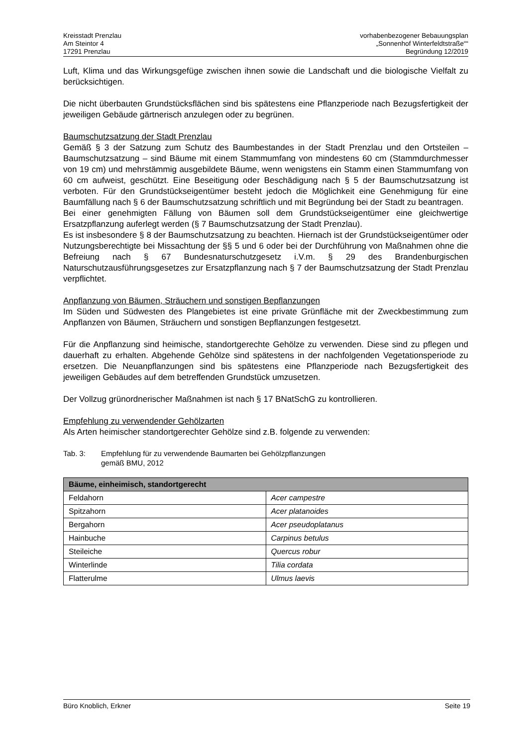Kreisstadt Prenzlau
Am Steintor 4
17291 Prenzlau
vorhabenbezogener Bebauungsplan
„Sonnenhof Winterfeldtstraße““
Begründung 12/2019
Luft, Klima und das Wirkungsgefüge zwischen ihnen sowie die Landschaft und die biologische Vielfalt zu berücksichtigen.
Die nicht überbauten Grundstücksflächen sind bis spätestens eine Pflanzperiode nach Bezugsfertigkeit der jeweiligen Gebäude gärtnerisch anzulegen oder zu begrünen.
Baumschutzsatzung der Stadt Prenzlau
Gemäß § 3 der Satzung zum Schutz des Baumbestandes in der Stadt Prenzlau und den Ortsteilen – Baumschutzsatzung – sind Bäume mit einem Stammumfang von mindestens 60 cm (Stammdurchmesser von 19 cm) und mehrstämmig ausgebildete Bäume, wenn wenigstens ein Stamm einen Stammumfang von 60 cm aufweist, geschützt. Eine Beseitigung oder Beschädigung nach § 5 der Baumschutzsatzung ist verboten. Für den Grundstückseigentümer besteht jedoch die Möglichkeit eine Genehmigung für eine Baumfällung nach § 6 der Baumschutzsatzung schriftlich und mit Begründung bei der Stadt zu beantragen.
Bei einer genehmigten Fällung von Bäumen soll dem Grundstückseigentümer eine gleichwertige Ersatzpflanzung auferlegt werden (§ 7 Baumschutzsatzung der Stadt Prenzlau).
Es ist insbesondere § 8 der Baumschutzsatzung zu beachten. Hiernach ist der Grundstückseigentümer oder Nutzungsberechtigte bei Missachtung der §§ 5 und 6 oder bei der Durchführung von Maßnahmen ohne die Befreiung nach § 67 Bundesnaturschutzgesetz i.V.m. § 29 des Brandenburgischen Naturschutzausführungsgesetzes zur Ersatzpflanzung nach § 7 der Baumschutzsatzung der Stadt Prenzlau verpflichtet.
Anpflanzung von Bäumen, Sträuchern und sonstigen Bepflanzungen
Im Süden und Südwesten des Plangebietes ist eine private Grünfläche mit der Zweckbestimmung zum Anpflanzen von Bäumen, Sträuchern und sonstigen Bepflanzungen festgesetzt.
Für die Anpflanzung sind heimische, standortgerechte Gehölze zu verwenden. Diese sind zu pflegen und dauerhaft zu erhalten. Abgehende Gehölze sind spätestens in der nachfolgenden Vegetationsperiode zu ersetzen. Die Neuanpflanzungen sind bis spätestens eine Pflanzperiode nach Bezugsfertigkeit des jeweiligen Gebäudes auf dem betreffenden Grundstück umzusetzen.
Der Vollzug grünordnerischer Maßnahmen ist nach § 17 BNatSchG zu kontrollieren.
Empfehlung zu verwendender Gehölzarten
Als Arten heimischer standortgerechter Gehölze sind z.B. folgende zu verwenden:
Tab. 3: Empfehlung für zu verwendende Baumarten bei Gehölzpflanzungen
gemäß BMU, 2012
| Bäume, einheimisch, standortgerecht | |
| --- | --- |
| Feldahorn | Acer campestre |
| Spitzahorn | Acer platanoides |
| Bergahorn | Acer pseudoplatanus |
| Hainbuche | Carpinus betulus |
| Steileiche | Quercus robur |
| Winterlinde | Tilia cordata |
| Flatterulme | Ulmus laevis |
Büro Knoblich, Erkner Seite 19